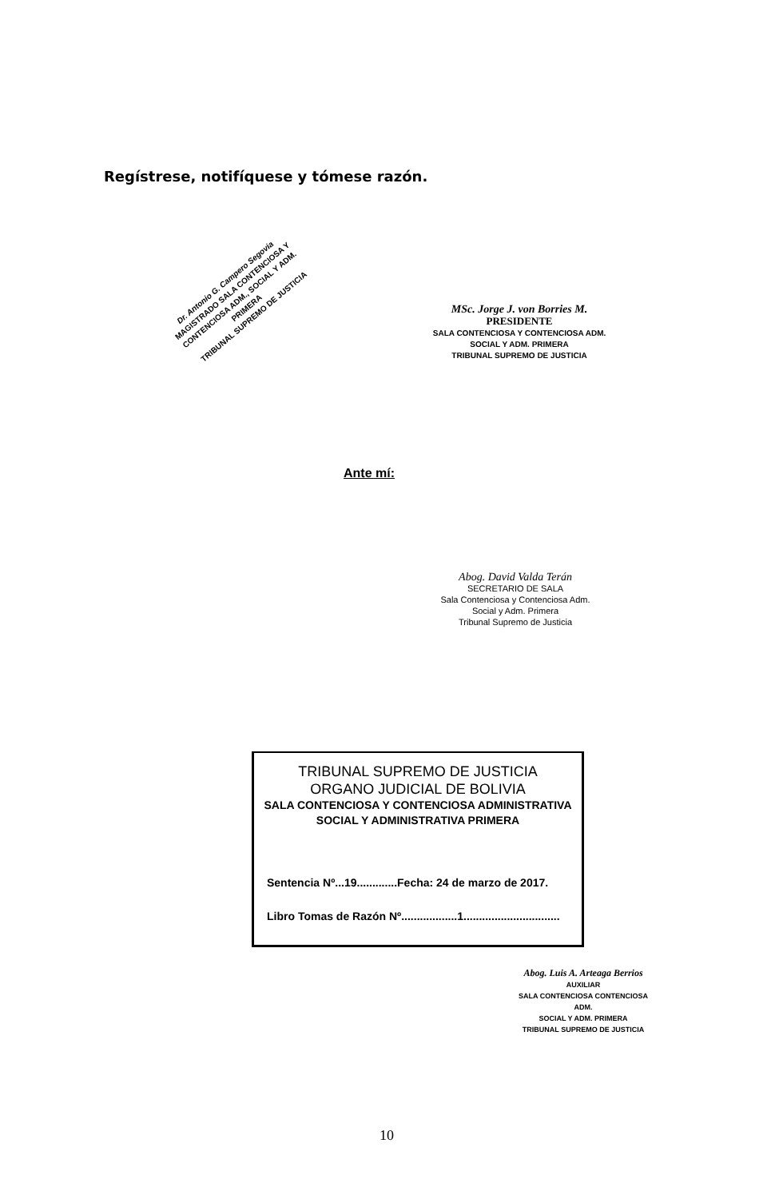Regístrese, notifíquese y tómese razón.
Dr. Antonio G. Campero Segovia
MAGISTRADO SALA CONTENCIOSA Y CONTENCIOSA ADM., SOCIAL Y ADM. PRIMERA
TRIBUNAL SUPREMO DE JUSTICIA
MSc. Jorge J. von Borries M.
PRESIDENTE
SALA CONTENCIOSA Y CONTENCIOSA ADM.
SOCIAL Y ADM. PRIMERA
TRIBUNAL SUPREMO DE JUSTICIA
Ante mí:
Abog. David Valda Terán
SECRETARIO DE SALA
Sala Contenciosa y Contenciosa Adm.
Social y Adm. Primera
Tribunal Supremo de Justicia
TRIBUNAL SUPREMO DE JUSTICIA
ORGANO JUDICIAL DE BOLIVIA
SALA CONTENCIOSA Y CONTENCIOSA ADMINISTRATIVA
SOCIAL Y ADMINISTRATIVA PRIMERA
Sentencia Nº...19.............Fecha: 24 de marzo de 2017.
Libro Tomas de Razón Nº..................1...............................
Abog. Luis A. Arteaga Berrios
AUXILIAR
SALA CONTENCIOSA CONTENCIOSA ADM.
SOCIAL Y ADM. PRIMERA
TRIBUNAL SUPREMO DE JUSTICIA
10